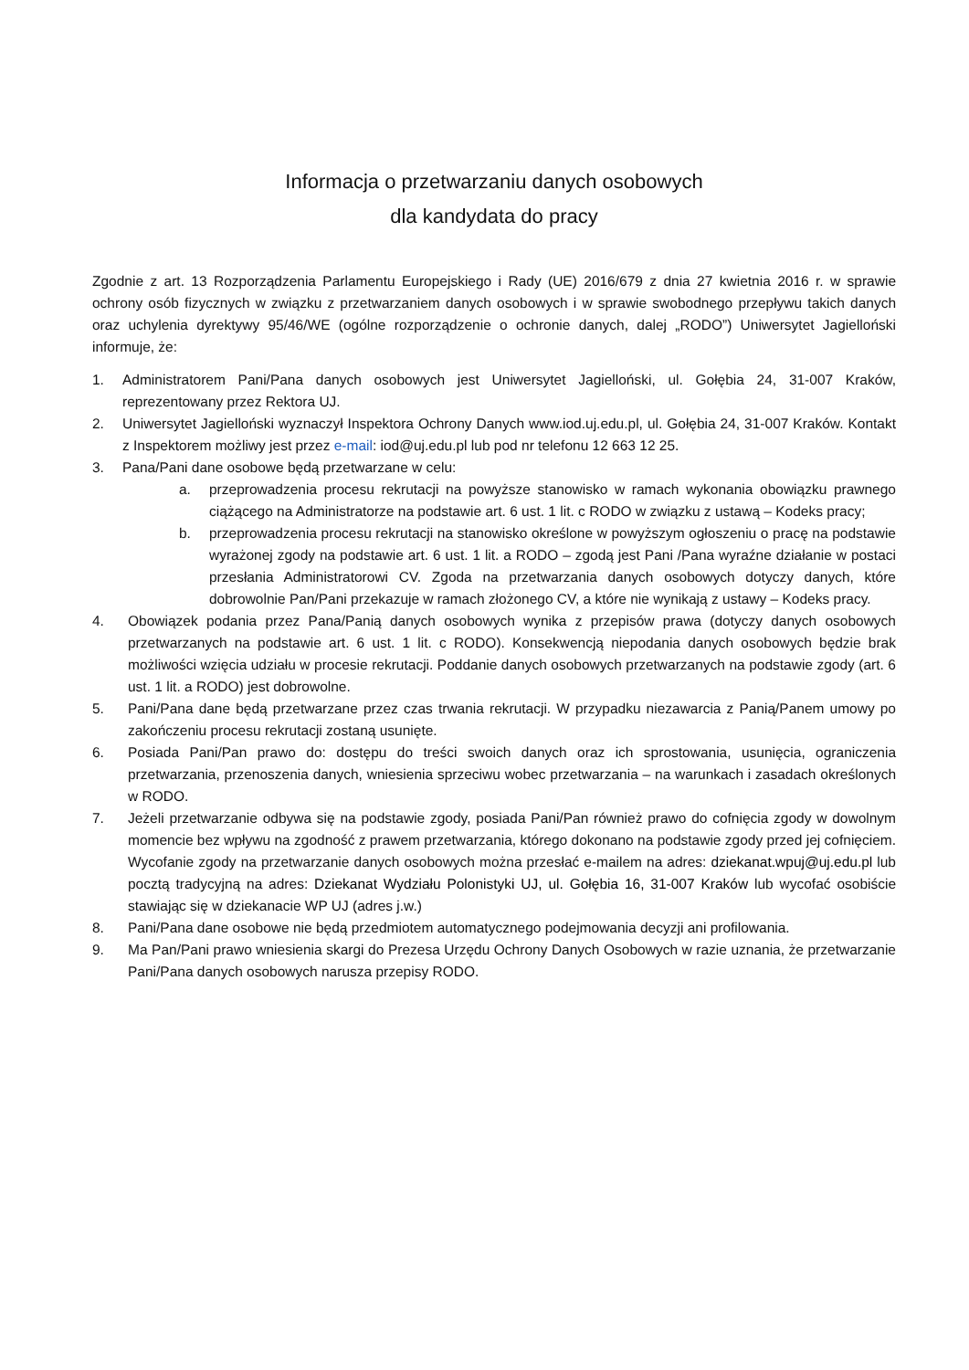Informacja o przetwarzaniu danych osobowych
dla kandydata do pracy
Zgodnie z art. 13 Rozporządzenia Parlamentu Europejskiego i Rady (UE) 2016/679 z dnia 27 kwietnia 2016 r. w sprawie ochrony osób fizycznych w związku z przetwarzaniem danych osobowych i w sprawie swobodnego przepływu takich danych oraz uchylenia dyrektywy 95/46/WE (ogólne rozporządzenie o ochronie danych, dalej „RODO”) Uniwersytet Jagielloński informuje, że:
1. Administratorem Pani/Pana danych osobowych jest Uniwersytet Jagielloński, ul. Gołębia 24, 31-007 Kraków, reprezentowany przez Rektora UJ.
2. Uniwersytet Jagielloński wyznaczył Inspektora Ochrony Danych www.iod.uj.edu.pl, ul. Gołębia 24, 31-007 Kraków. Kontakt z Inspektorem możliwy jest przez e-mail: iod@uj.edu.pl lub pod nr telefonu 12 663 12 25.
3. Pana/Pani dane osobowe będą przetwarzane w celu:
a. przeprowadzenia procesu rekrutacji na powyższe stanowisko w ramach wykonania obowiązku prawnego ciążącego na Administratorze na podstawie art. 6 ust. 1 lit. c RODO w związku z ustawą – Kodeks pracy;
b. przeprowadzenia procesu rekrutacji na stanowisko określone w powyższym ogłoszeniu o pracę na podstawie wyrażonej zgody na podstawie art. 6 ust. 1 lit. a RODO – zgodą jest Pani /Pana wyraźne działanie w postaci przesłania Administratorowi CV. Zgoda na przetwarzania danych osobowych dotyczy danych, które dobrowolnie Pan/Pani przekazuje w ramach złożonego CV, a które nie wynikają z ustawy – Kodeks pracy.
4. Obowiązek podania przez Pana/Panią danych osobowych wynika z przepisów prawa (dotyczy danych osobowych przetwarzanych na podstawie art. 6 ust. 1 lit. c RODO). Konsekwencją niepodania danych osobowych będzie brak możliwości wzięcia udziału w procesie rekrutacji. Poddanie danych osobowych przetwarzanych na podstawie zgody (art. 6 ust. 1 lit. a RODO) jest dobrowolne.
5. Pani/Pana dane będą przetwarzane przez czas trwania rekrutacji. W przypadku niezawarcia z Panią/Panem umowy po zakończeniu procesu rekrutacji zostaną usunięte.
6. Posiada Pani/Pan prawo do: dostępu do treści swoich danych oraz ich sprostowania, usunięcia, ograniczenia przetwarzania, przenoszenia danych, wniesienia sprzeciwu wobec przetwarzania – na warunkach i zasadach określonych w RODO.
7. Jeżeli przetwarzanie odbywa się na podstawie zgody, posiada Pani/Pan również prawo do cofnięcia zgody w dowolnym momencie bez wpływu na zgodność z prawem przetwarzania, którego dokonano na podstawie zgody przed jej cofnięciem. Wycofanie zgody na przetwarzanie danych osobowych można przesłać e-mailem na adres: dziekanat.wpuj@uj.edu.pl lub pocztą tradycyjną na adres: Dziekanat Wydziału Polonistyki UJ, ul. Gołębia 16, 31-007 Kraków lub wycofać osobiście stawiając się w dziekanacie WP UJ (adres j.w.)
8. Pani/Pana dane osobowe nie będą przedmiotem automatycznego podejmowania decyzji ani profilowania.
9. Ma Pan/Pani prawo wniesienia skargi do Prezesa Urzędu Ochrony Danych Osobowych w razie uznania, że przetwarzanie Pani/Pana danych osobowych narusza przepisy RODO.